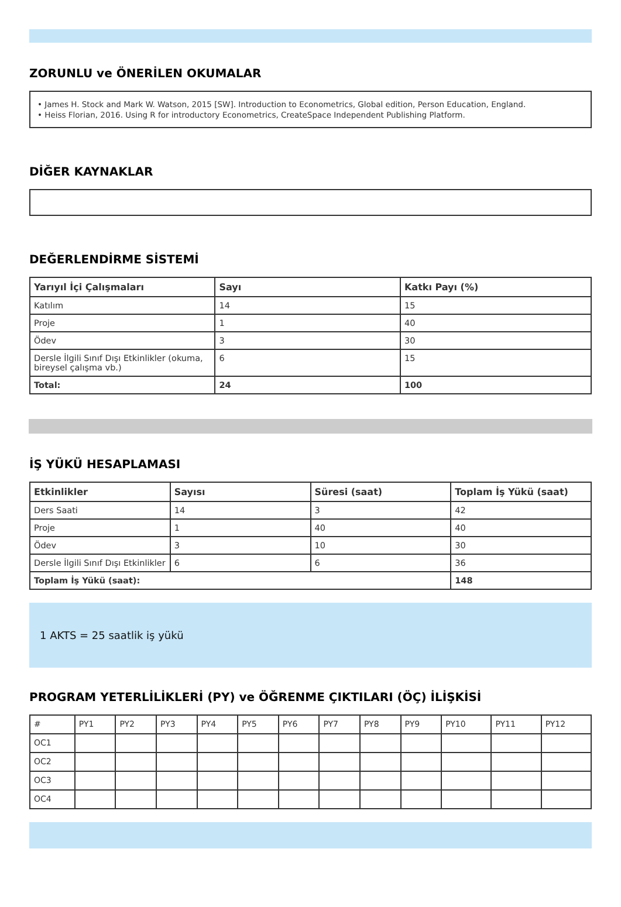ZORUNLU ve ÖNERİLEN OKUMALAR
• James H. Stock and Mark W. Watson, 2015 [SW]. Introduction to Econometrics, Global edition, Person Education, England.
• Heiss Florian, 2016. Using R for introductory Econometrics, CreateSpace Independent Publishing Platform.
DİĞER KAYNAKLAR
DEĞERLENDİRME SİSTEMİ
| Yarıyıl İçi Çalışmaları | Sayı | Katkı Payı (%) |
| --- | --- | --- |
| Katılım | 14 | 15 |
| Proje | 1 | 40 |
| Ödev | 3 | 30 |
| Dersle İlgili Sınıf Dışı Etkinlikler (okuma, bireysel çalışma vb.) | 6 | 15 |
| Total: | 24 | 100 |
İŞ YÜKÜ HESAPLAMASI
| Etkinlikler | Sayısı | Süresi (saat) | Toplam İş Yükü (saat) |
| --- | --- | --- | --- |
| Ders Saati | 14 | 3 | 42 |
| Proje | 1 | 40 | 40 |
| Ödev | 3 | 10 | 30 |
| Dersle İlgili Sınıf Dışı Etkinlikler | 6 | 6 | 36 |
| Toplam İş Yükü (saat): | | | 148 |
1 AKTS = 25 saatlik iş yükü
PROGRAM YETERLİLİKLERİ (PY) ve ÖĞRENME ÇIKTILARI (ÖÇ) İLİŞKİSİ
| # | PY1 | PY2 | PY3 | PY4 | PY5 | PY6 | PY7 | PY8 | PY9 | PY10 | PY11 | PY12 |
| OC1 | | | | | | | | | | | | |
| OC2 | | | | | | | | | | | | |
| OC3 | | | | | | | | | | | | |
| OC4 | | | | | | | | | | | | |